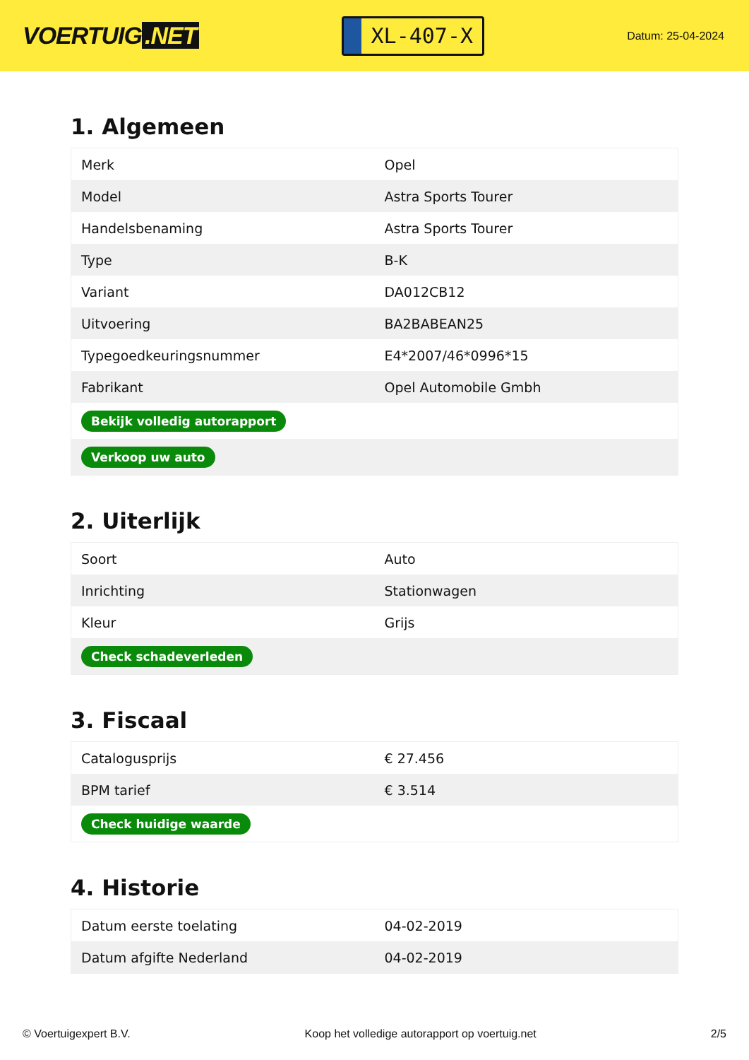VOERTUIG.NET
XL-407-X
Datum: 25-04-2024
1. Algemeen
| Merk | Opel |
| Model | Astra Sports Tourer |
| Handelsbenaming | Astra Sports Tourer |
| Type | B-K |
| Variant | DA012CB12 |
| Uitvoering | BA2BABEAN25 |
| Typegoedkeuringsnummer | E4*2007/46*0996*15 |
| Fabrikant | Opel Automobile Gmbh |
| Bekijk volledig autorapport | |
| Verkoop uw auto | |
2. Uiterlijk
| Soort | Auto |
| Inrichting | Stationwagen |
| Kleur | Grijs |
| Check schadeverleden | |
3. Fiscaal
| Catalogusprijs | € 27.456 |
| BPM tarief | € 3.514 |
| Check huidige waarde | |
4. Historie
| Datum eerste toelating | 04-02-2019 |
| Datum afgifte Nederland | 04-02-2019 |
© Voertuigexpert B.V. Koop het volledige autorapport op voertuig.net 2/5